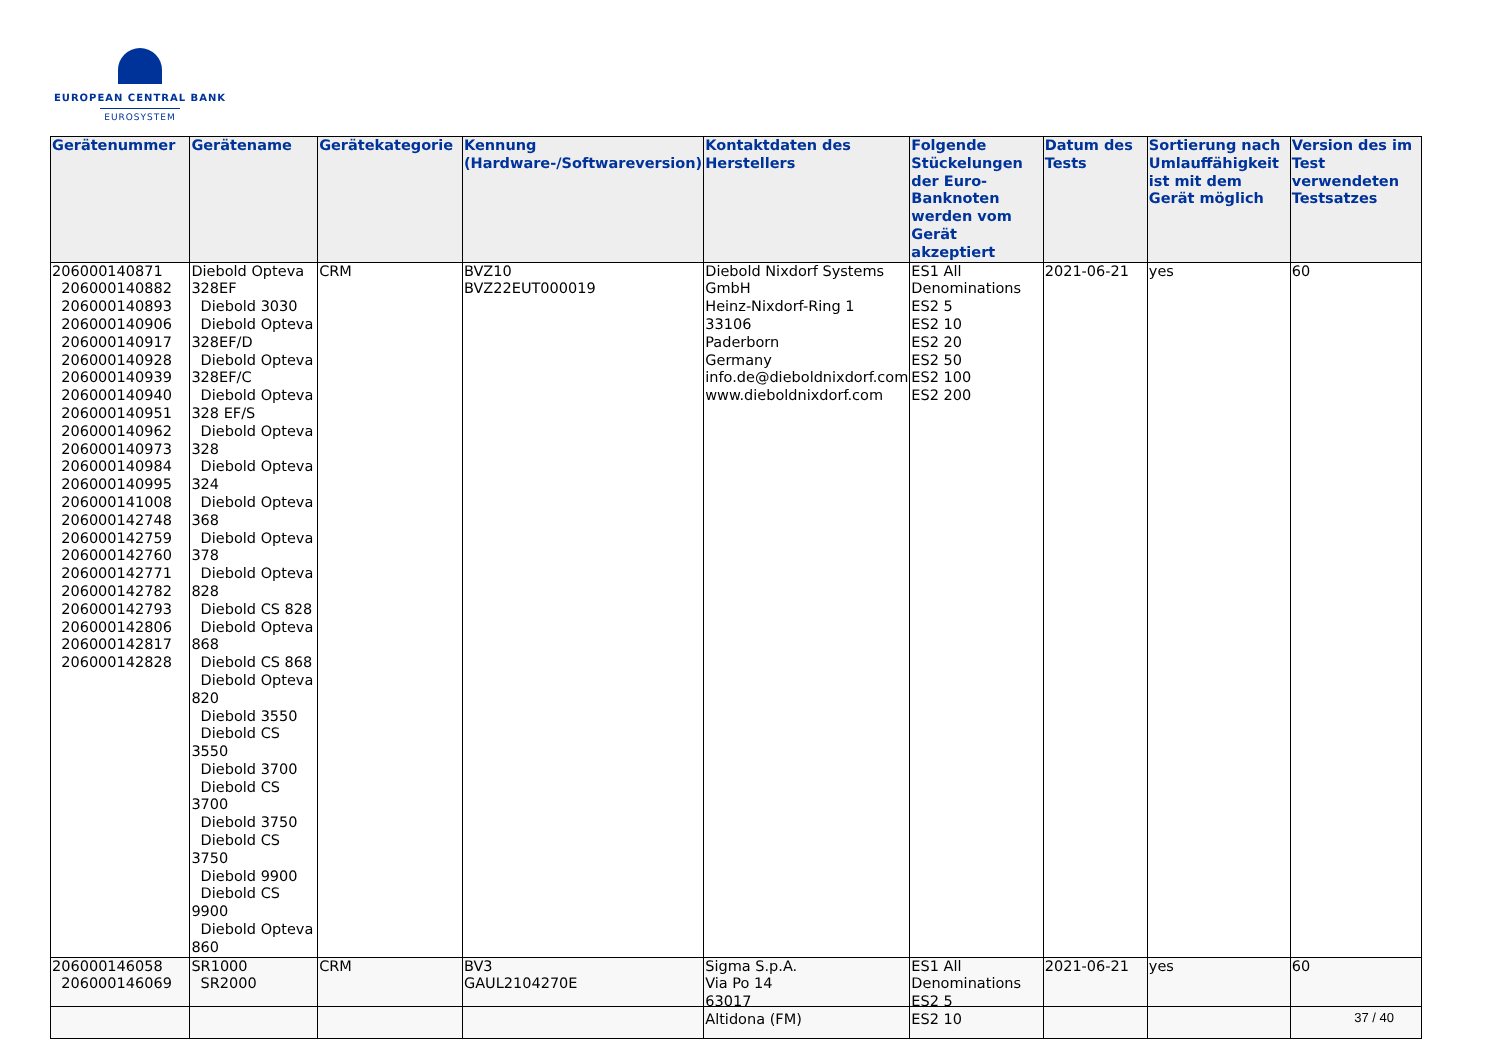EUROPEAN CENTRAL BANK
EUROSYSTEM
| Gerätenummer | Gerätename | Gerätekategorie | Kennung (Hardware-/Softwareversion) | Kontaktdaten des Herstellers | Folgende Stückelungen der Euro-Banknoten werden vom Gerät akzeptiert | Datum des Tests | Sortierung nach Umlauffähigkeit ist mit dem Gerät möglich | Version des im Test verwendeten Testsatzes |
| --- | --- | --- | --- | --- | --- | --- | --- | --- |
| 206000140871 206000140882 206000140893 206000140906 206000140917 206000140928 206000140939 206000140940 206000140951 206000140962 206000140973 206000140984 206000140995 206000141008 206000142748 206000142759 206000142760 206000142771 206000142782 206000142793 206000142806 206000142817 206000142828 | Diebold Opteva 328EF Diebold 3030 Diebold Opteva 328EF/D Diebold Opteva 328EF/C Diebold Opteva 328 EF/S Diebold Opteva 328 Diebold Opteva 324 Diebold Opteva 368 Diebold Opteva 378 Diebold Opteva 828 Diebold CS 828 Diebold Opteva 868 Diebold CS 868 Diebold Opteva 820 Diebold 3550 Diebold CS 3550 Diebold 3700 Diebold CS 3700 Diebold 3750 Diebold CS 3750 Diebold 9900 Diebold CS 9900 Diebold Opteva 860 | CRM | BVZ10 BVZ22EUT000019 | Diebold Nixdorf Systems GmbH Heinz-Nixdorf-Ring 1 33106 Paderborn Germany info.de@dieboldnixdorf.com www.dieboldnixdorf.com | ES1 All Denominations ES2 5 ES2 10 ES2 20 ES2 50 ES2 100 ES2 200 | 2021-06-21 | yes | 60 |
| 206000146058 206000146069 | SR1000 SR2000 | CRM | BV3 GAUL2104270E | Sigma S.p.A. Via Po 14 63017 Altidona (FM) | ES1 All Denominations ES2 5 ES2 10 | 2021-06-21 | yes | 60 |
37 / 40